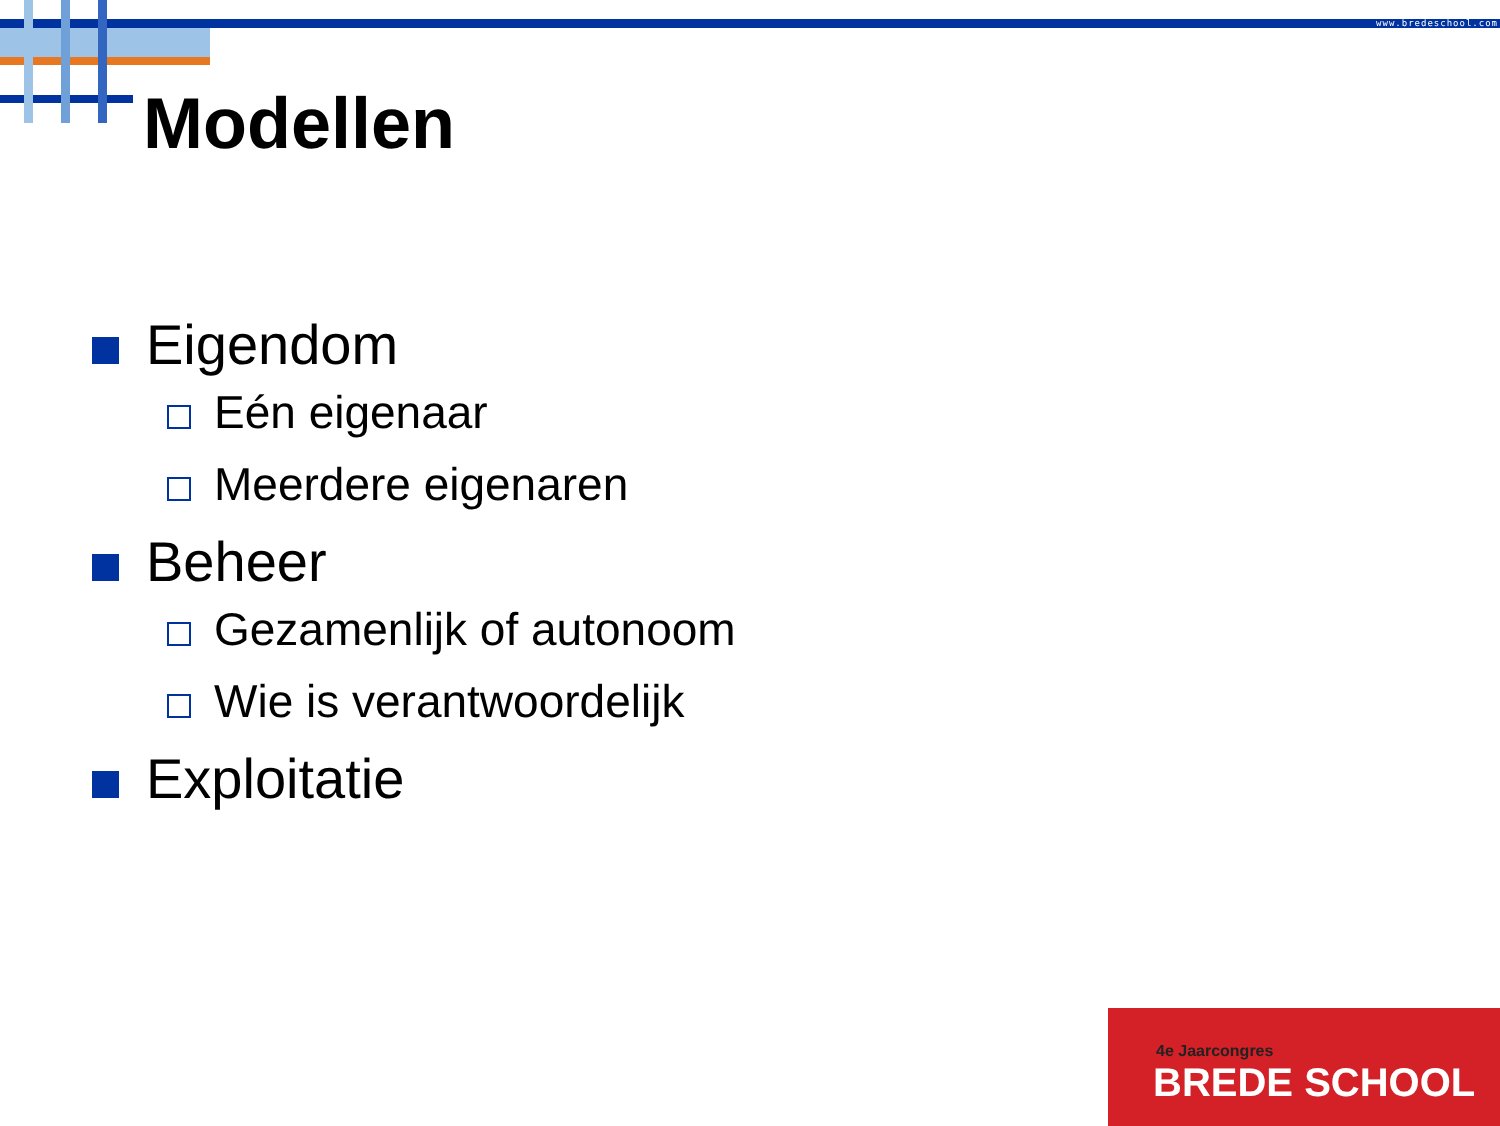www.bredeschool.com
Modellen
Eigendom
Eén eigenaar
Meerdere eigenaren
Beheer
Gezamenlijk of autonoom
Wie is verantwoordelijk
Exploitatie
4e Jaarcongres
BREDE SCHOOL